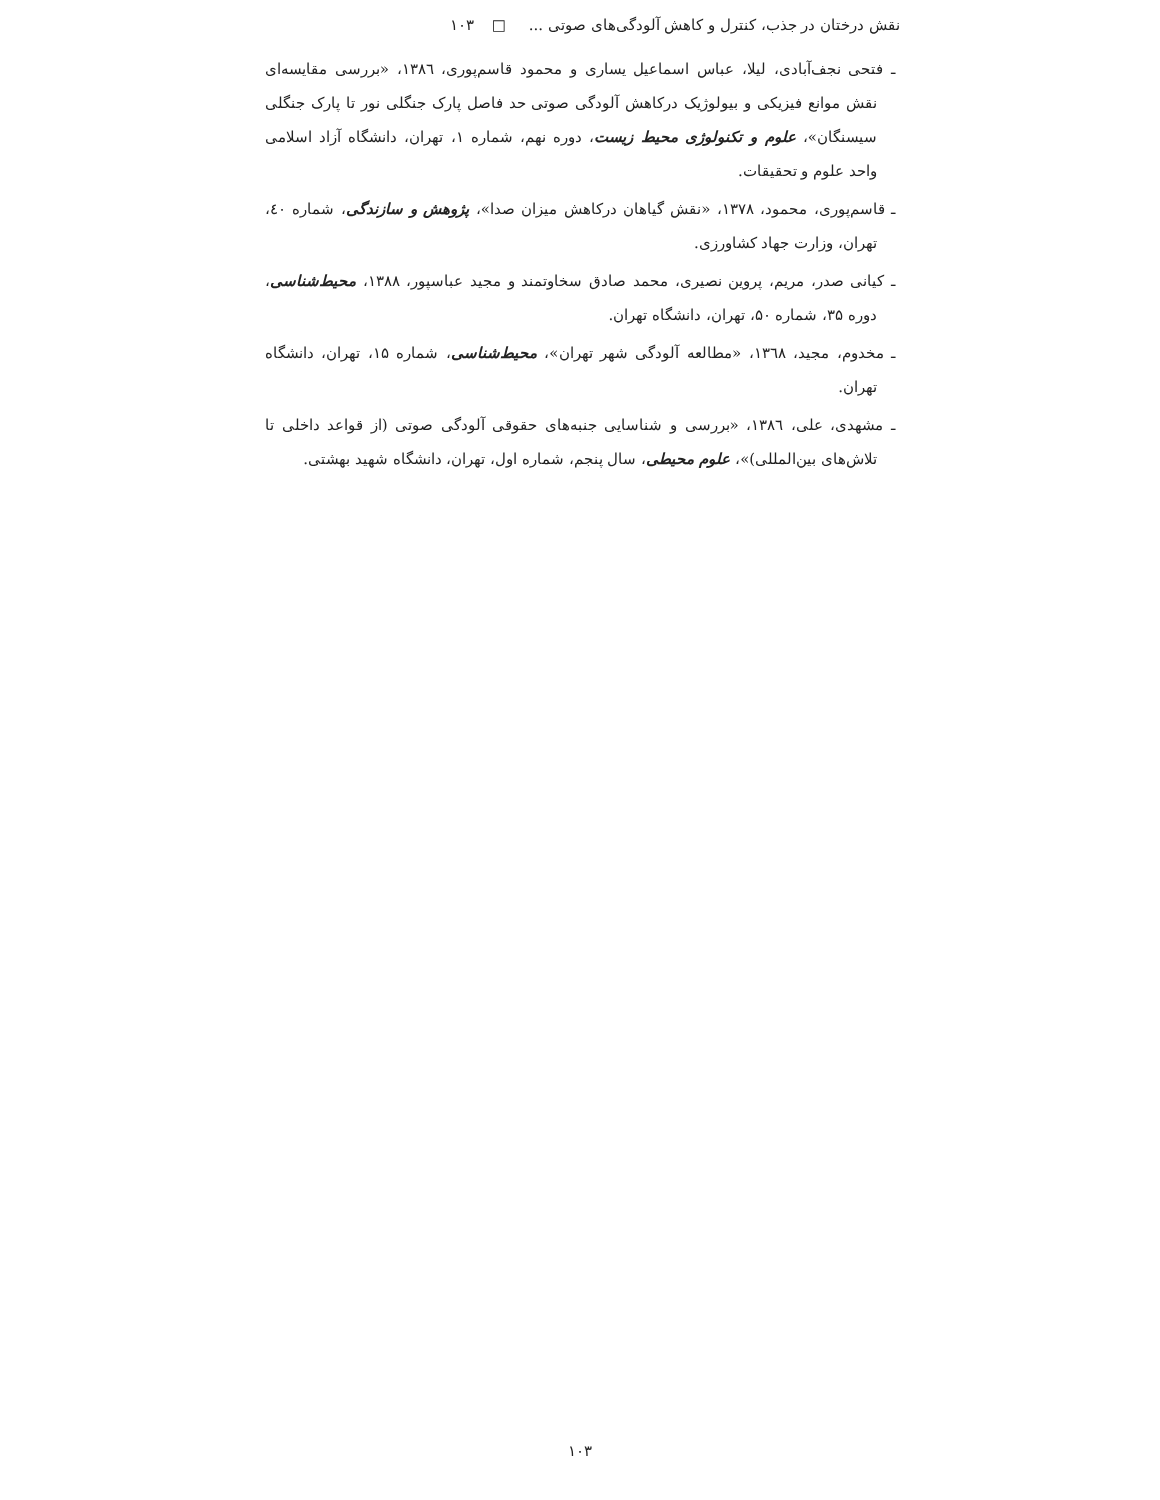نقش درختان در جذب، کنترل و کاهش آلودگی‌های صوتی ... □ ۱۰۳
ـ فتحی نجف‌آبادی، لیلا، عباس اسماعیل یساری و محمود قاسم‌پوری، ۱۳۸٦، «بررسی مقایسه‌ای نقش موانع فیزیکی و بیولوژیک درکاهش آلودگی صوتی حد فاصل پارک جنگلی نور تا پارک جنگلی سیسنگان»، علوم و تکنولوژی محیط زیست، دوره نهم، شماره ۱، تهران، دانشگاه آزاد اسلامی واحد علوم و تحقیقات.
ـ قاسم‌پوری، محمود، ۱۳۷۸، «نقش گیاهان درکاهش میزان صدا»، پژوهش و سازندگی، شماره ٤۰، تهران، وزارت جهاد کشاورزی.
ـ کیانی صدر، مریم، پروین نصیری، محمد صادق سخاوتمند و مجید عباسپور، ۱۳۸۸، محیط‌شناسی، دوره ۳۵، شماره ۵۰، تهران، دانشگاه تهران.
ـ مخدوم، مجید، ۱۳٦۸، «مطالعه آلودگی شهر تهران»، محیط‌شناسی، شماره ۱۵، تهران، دانشگاه تهران.
ـ مشهدی، علی، ۱۳۸٦، «بررسی و شناسایی جنبه‌های حقوقی آلودگی صوتی (از قواعد داخلی تا تلاش‌های بین‌المللی)»، علوم محیطی، سال پنجم، شماره اول، تهران، دانشگاه شهید بهشتی.
۱۰۳